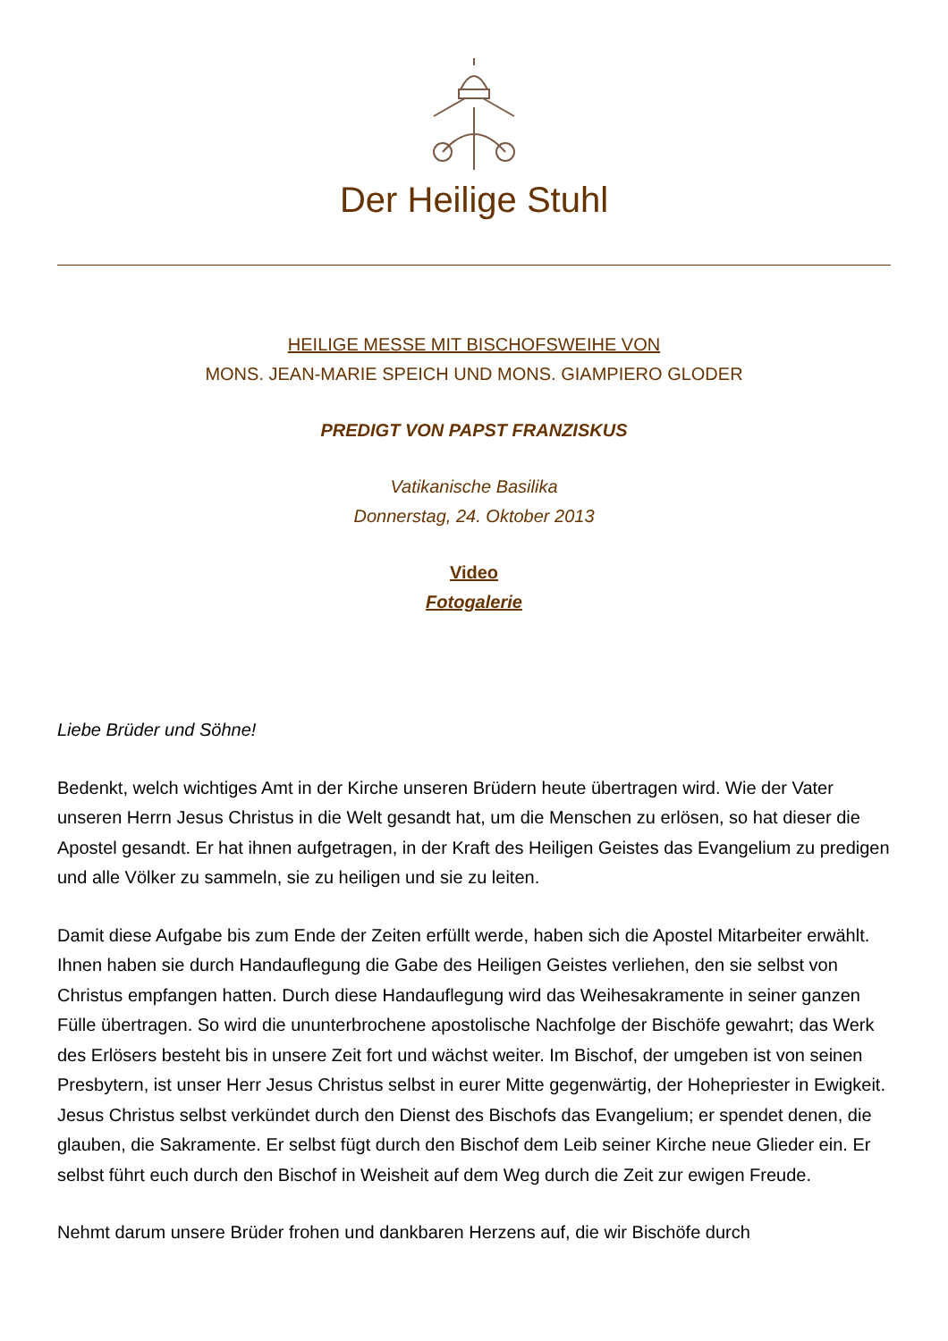Der Heilige Stuhl
HEILIGE MESSE MIT BISCHOFSWEIHE VON
MONS. JEAN-MARIE SPEICH UND MONS. GIAMPIERO GLODER
PREDIGT VON PAPST FRANZISKUS
Vatikanische Basilika
Donnerstag, 24. Oktober 2013
Video
Fotogalerie
Liebe Brüder und Söhne!
Bedenkt, welch wichtiges Amt in der Kirche unseren Brüdern heute übertragen wird. Wie der Vater unseren Herrn Jesus Christus in die Welt gesandt hat, um die Menschen zu erlösen, so hat dieser die Apostel gesandt. Er hat ihnen aufgetragen, in der Kraft des Heiligen Geistes das Evangelium zu predigen und alle Völker zu sammeln, sie zu heiligen und sie zu leiten.
Damit diese Aufgabe bis zum Ende der Zeiten erfüllt werde, haben sich die Apostel Mitarbeiter erwählt. Ihnen haben sie durch Handauflegung die Gabe des Heiligen Geistes verliehen, den sie selbst von Christus empfangen hatten. Durch diese Handauflegung wird das Weihesakramente in seiner ganzen Fülle übertragen. So wird die ununterbrochene apostolische Nachfolge der Bischöfe gewahrt; das Werk des Erlösers besteht bis in unsere Zeit fort und wächst weiter. Im Bischof, der umgeben ist von seinen Presbytern, ist unser Herr Jesus Christus selbst in eurer Mitte gegenwärtig, der Hohepriester in Ewigkeit. Jesus Christus selbst verkündet durch den Dienst des Bischofs das Evangelium; er spendet denen, die glauben, die Sakramente. Er selbst fügt durch den Bischof dem Leib seiner Kirche neue Glieder ein. Er selbst führt euch durch den Bischof in Weisheit auf dem Weg durch die Zeit zur ewigen Freude.
Nehmt darum unsere Brüder frohen und dankbaren Herzens auf, die wir Bischöfe durch